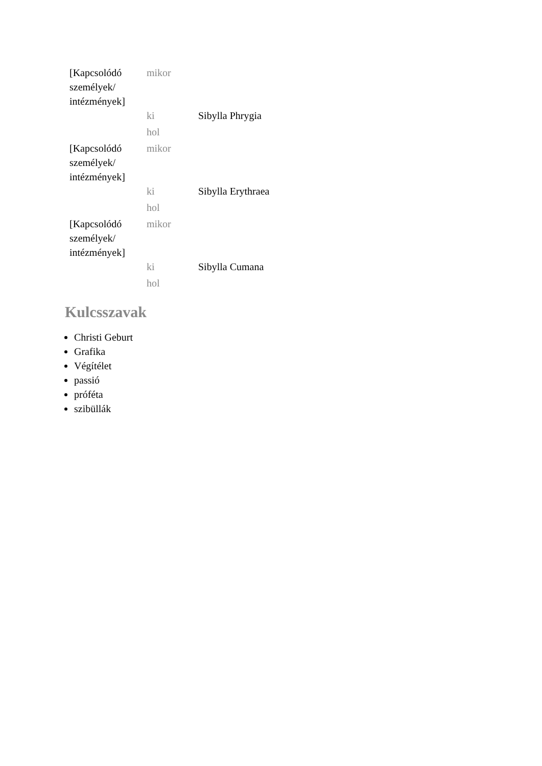| [Kapcsolódó személyek/ intézmények] | mikor | |
| | ki | Sibylla Phrygia |
| | hol | |
| [Kapcsolódó személyek/ intézmények] | mikor | |
| | ki | Sibylla Erythraea |
| | hol | |
| [Kapcsolódó személyek/ intézmények] | mikor | |
| | ki | Sibylla Cumana |
| | hol | |
Kulcsszavak
Christi Geburt
Grafika
Végítélet
passió
próféta
szibüllák